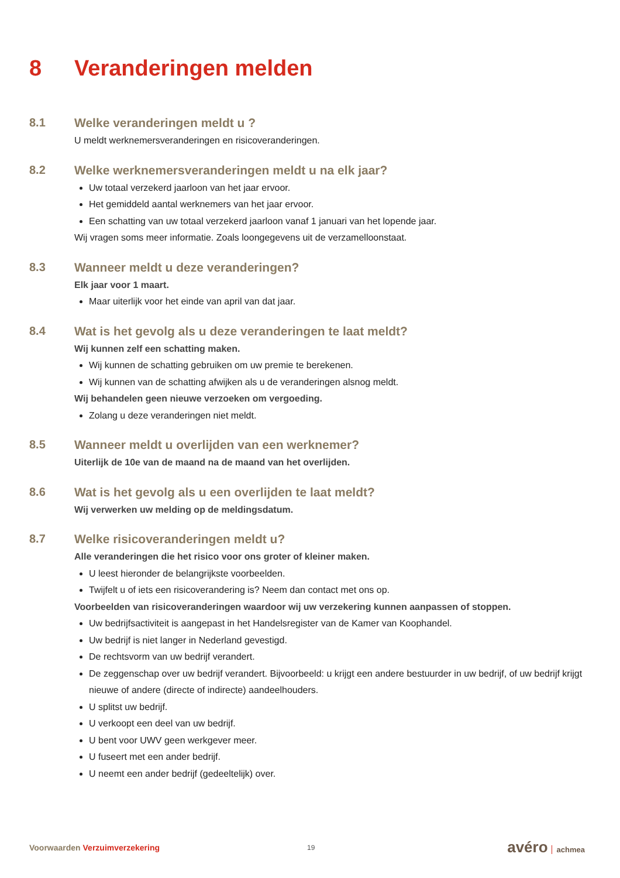8 Veranderingen melden
8.1
Welke veranderingen meldt u ?
U meldt werknemersveranderingen en risicoveranderingen.
8.2
Welke werknemersveranderingen meldt u na elk jaar?
Uw totaal verzekerd jaarloon van het jaar ervoor.
Het gemiddeld aantal werknemers van het jaar ervoor.
Een schatting van uw totaal verzekerd jaarloon vanaf 1 januari van het lopende jaar.
Wij vragen soms meer informatie. Zoals loongegevens uit de verzamelloonstaat.
8.3
Wanneer meldt u deze veranderingen?
Elk jaar voor 1 maart.
Maar uiterlijk voor het einde van april van dat jaar.
8.4
Wat is het gevolg als u deze veranderingen te laat meldt?
Wij kunnen zelf een schatting maken.
Wij kunnen de schatting gebruiken om uw premie te berekenen.
Wij kunnen van de schatting afwijken als u de veranderingen alsnog meldt.
Wij behandelen geen nieuwe verzoeken om vergoeding.
Zolang u deze veranderingen niet meldt.
8.5
Wanneer meldt u overlijden van een werknemer?
Uiterlijk de 10e van de maand na de maand van het overlijden.
8.6
Wat is het gevolg als u een overlijden te laat meldt?
Wij verwerken uw melding op de meldingsdatum.
8.7
Welke risicoveranderingen meldt u?
Alle veranderingen die het risico voor ons groter of kleiner maken.
U leest hieronder de belangrijkste voorbeelden.
Twijfelt u of iets een risicoverandering is? Neem dan contact met ons op.
Voorbeelden van risicoveranderingen waardoor wij uw verzekering kunnen aanpassen of stoppen.
Uw bedrijfsactiviteit is aangepast in het Handelsregister van de Kamer van Koophandel.
Uw bedrijf is niet langer in Nederland gevestigd.
De rechtsvorm van uw bedrijf verandert.
De zeggenschap over uw bedrijf verandert. Bijvoorbeeld: u krijgt een andere bestuurder in uw bedrijf, of uw bedrijf krijgt nieuwe of andere (directe of indirecte) aandeelhouders.
U splitst uw bedrijf.
U verkoopt een deel van uw bedrijf.
U bent voor UWV geen werkgever meer.
U fuseert met een ander bedrijf.
U neemt een ander bedrijf (gedeeltelijk) over.
Voorwaarden Verzuimverzekering
19
avéro achmea